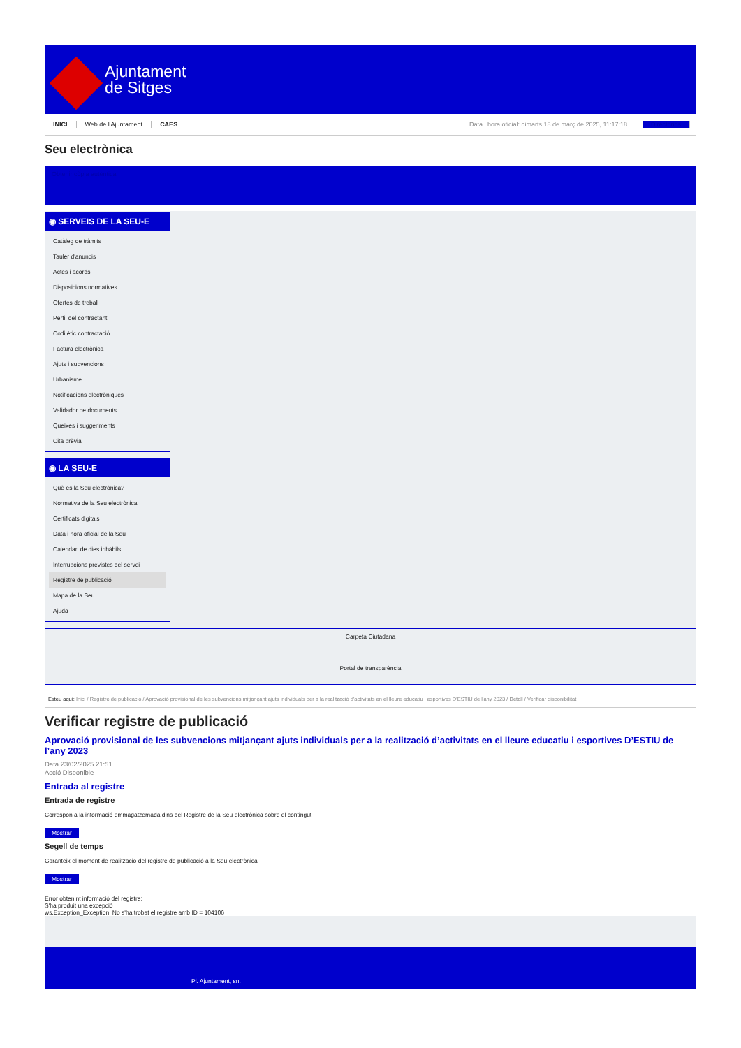Ajuntament
de Sitges
INICI Web de l'Ajuntament CAES Data i hora oficial: dimarts 18 de març de 2025, 11:17:18 Directorios
Seu electrònica
Obtenir còpia autèntica
◉ SERVEIS DE LA SEU-E
Catàleg de tràmits
Tauler d'anuncis
Actes i acords
Disposicions normatives
Ofertes de treball
Perfil del contractant
Codi ètic contractació
Factura electrònica
Ajuts i subvencions
Urbanisme
Notificacions electròniques
Validador de documents
Queixes i suggeriments
Cita prèvia
◉ LA SEU-E
Què és la Seu electrònica?
Normativa de la Seu electrònica
Certificats digitals
Data i hora oficial de la Seu
Calendari de dies inhàbils
Interrupcions previstes del servei
Registre de publicació
Mapa de la Seu
Ajuda
Carpeta Ciutadana
Portal de transparència
Esteu aquí: Inici / Registre de publicació / Aprovació provisional de les subvencions mitjançant ajuts individuals per a la realització d'activitats en el lleure educatiu i esportives D'ESTIU de l'any 2023 / Detall / Verificar disponibilitat
Verificar registre de publicació
Aprovació provisional de les subvencions mitjançant ajuts individuals per a la realització d’activitats en el lleure educatiu i esportives D’ESTIU de l’any 2023
Data 23/02/2025 21:51
Acció Disponible
Entrada al registre
Entrada de registre
Correspon a la informació emmagatzemada dins del Registre de la Seu electrònica sobre el contingut
Mostrar
Segell de temps
Garanteix el moment de realització del registre de publicació a la Seu electrònica
Mostrar
Error obtenint informació del registre:
S'ha produit una excepció
ws.Exception_Exception: No s'ha trobat el registre amb ID = 104106
Pl. Ajuntament, sn.